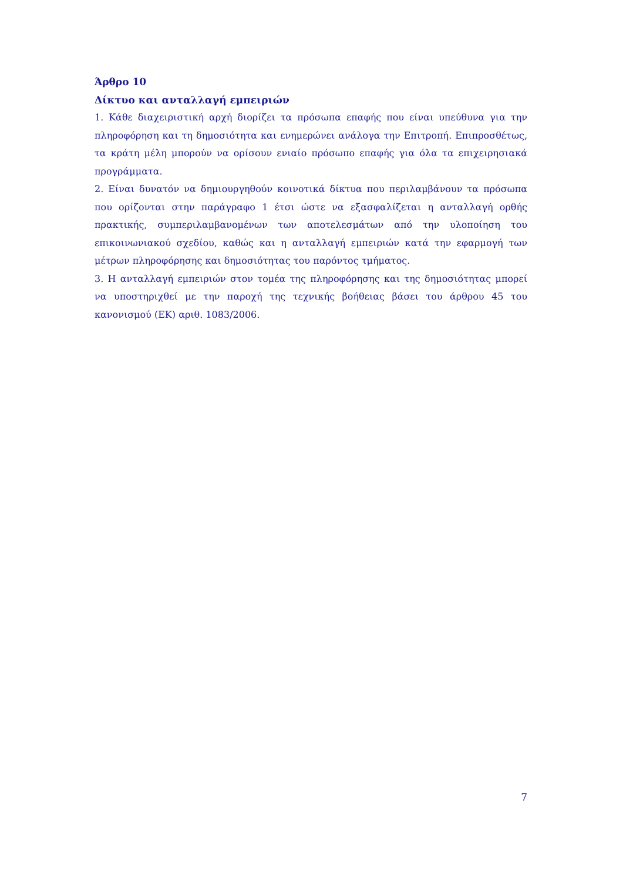Άρθρο 10
Δίκτυο και ανταλλαγή εμπειριών
1. Κάθε διαχειριστική αρχή διορίζει τα πρόσωπα επαφής που είναι υπεύθυνα για την πληροφόρηση και τη δημοσιότητα και ενημερώνει ανάλογα την Επιτροπή. Επιπροσθέτως, τα κράτη μέλη μπορούν να ορίσουν ενιαίο πρόσωπο επαφής για όλα τα επιχειρησιακά προγράμματα.
2. Είναι δυνατόν να δημιουργηθούν κοινοτικά δίκτυα που περιλαμβάνουν τα πρόσωπα που ορίζονται στην παράγραφο 1 έτσι ώστε να εξασφαλίζεται η ανταλλαγή ορθής πρακτικής, συμπεριλαμβανομένων των αποτελεσμάτων από την υλοποίηση του επικοινωνιακού σχεδίου, καθώς και η ανταλλαγή εμπειριών κατά την εφαρμογή των μέτρων πληροφόρησης και δημοσιότητας του παρόντος τμήματος.
3. Η ανταλλαγή εμπειριών στον τομέα της πληροφόρησης και της δημοσιότητας μπορεί να υποστηριχθεί με την παροχή της τεχνικής βοήθειας βάσει του άρθρου 45 του κανονισμού (ΕΚ) αριθ. 1083/2006.
7